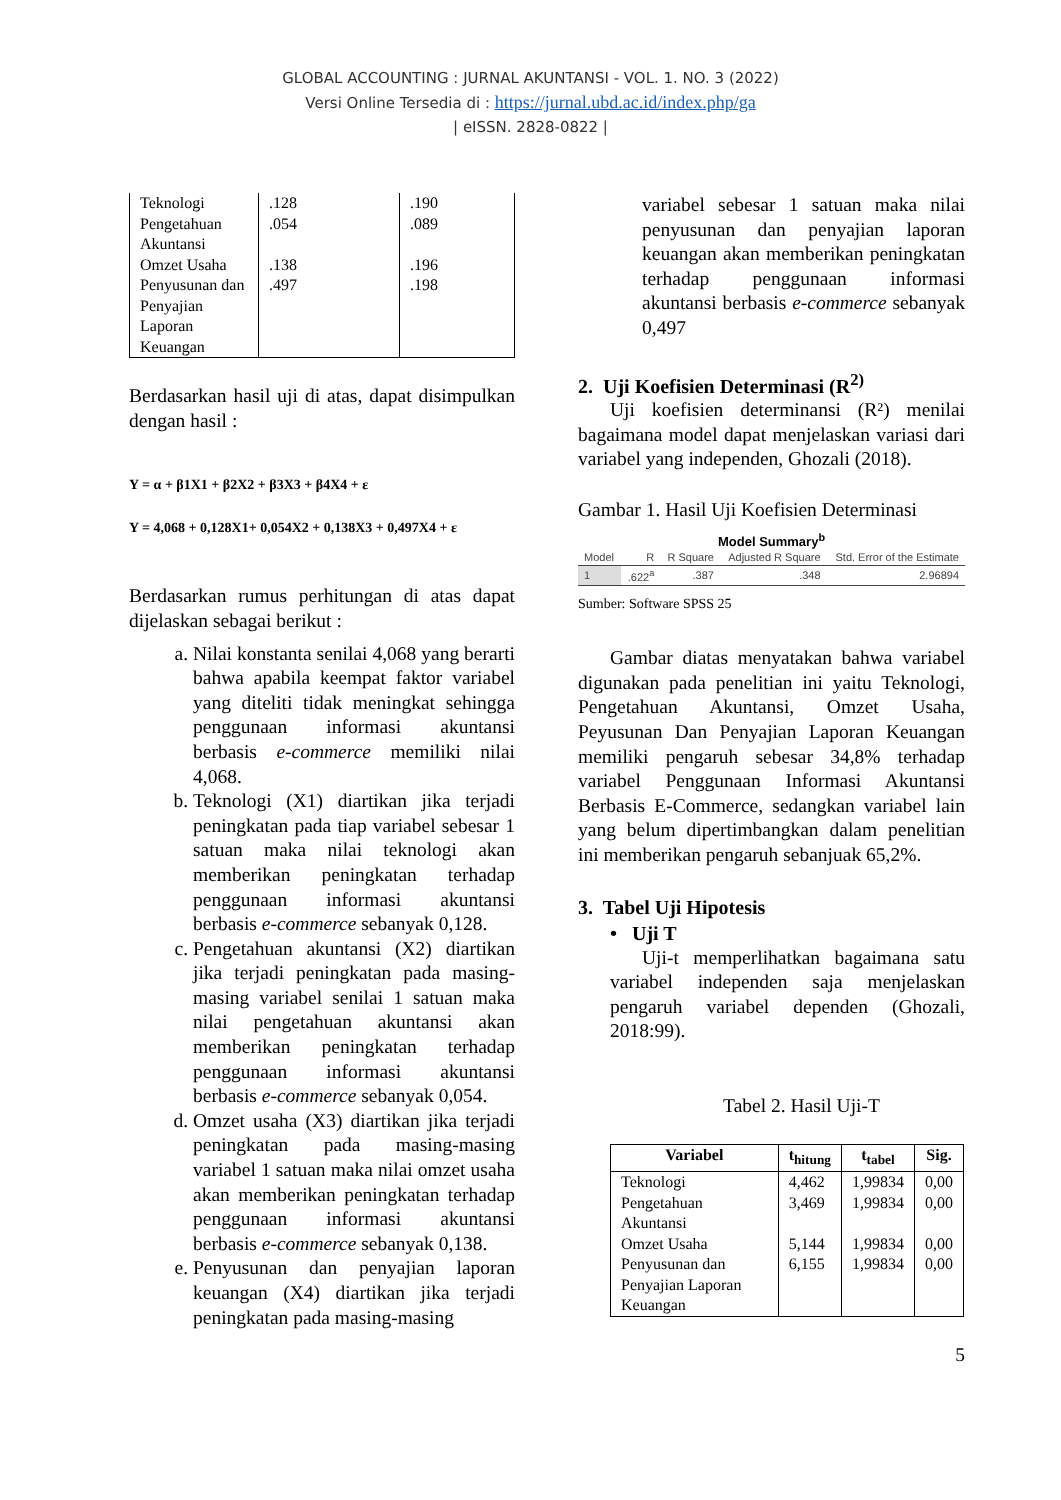GLOBAL ACCOUNTING : JURNAL AKUNTANSI - VOL. 1. NO. 3 (2022)
Versi Online Tersedia di : https://jurnal.ubd.ac.id/index.php/ga
| eISSN. 2828-0822 |
| Teknologi | .128 | .190 |
| Pengetahuan Akuntansi | .054 | .089 |
| Omzet Usaha | .138 | .196 |
| Penyusunan dan Penyajian Laporan Keuangan | .497 | .198 |
Berdasarkan hasil uji di atas, dapat disimpulkan dengan hasil :
Y = α + β1X1 + β2X2 + β3X3 + β4X4 + ε
Y = 4,068 + 0,128X1+ 0,054X2 + 0,138X3 + 0,497X4 + ε
Berdasarkan rumus perhitungan di atas dapat dijelaskan sebagai berikut :
a. Nilai konstanta senilai 4,068 yang berarti bahwa apabila keempat faktor variabel yang diteliti tidak meningkat sehingga penggunaan informasi akuntansi berbasis e-commerce memiliki nilai 4,068.
b. Teknologi (X1) diartikan jika terjadi peningkatan pada tiap variabel sebesar 1 satuan maka nilai teknologi akan memberikan peningkatan terhadap penggunaan informasi akuntansi berbasis e-commerce sebanyak 0,128.
c. Pengetahuan akuntansi (X2) diartikan jika terjadi peningkatan pada masing-masing variabel senilai 1 satuan maka nilai pengetahuan akuntansi akan memberikan peningkatan terhadap penggunaan informasi akuntansi berbasis e-commerce sebanyak 0,054.
d. Omzet usaha (X3) diartikan jika terjadi peningkatan pada masing-masing variabel 1 satuan maka nilai omzet usaha akan memberikan peningkatan terhadap penggunaan informasi akuntansi berbasis e-commerce sebanyak 0,138.
e. Penyusunan dan penyajian laporan keuangan (X4) diartikan jika terjadi peningkatan pada masing-masing
variabel sebesar 1 satuan maka nilai penyusunan dan penyajian laporan keuangan akan memberikan peningkatan terhadap penggunaan informasi akuntansi berbasis e-commerce sebanyak 0,497
2. Uji Koefisien Determinasi (R<sup>2)</sup>
Uji koefisien determinansi (R²) menilai bagaimana model dapat menjelaskan variasi dari variabel yang independen, Ghozali (2018).
Gambar 1. Hasil Uji Koefisien Determinasi
Model Summary<sup>b</sup>
| Model | R | R Square | Adjusted R Square | Std. Error of the Estimate |
| --- | --- | --- | --- | --- |
| 1 | .622<sup>a</sup> | .387 | .348 | 2.96894 |
Sumber: Software SPSS 25
Gambar diatas menyatakan bahwa variabel digunakan pada penelitian ini yaitu Teknologi, Pengetahuan Akuntansi, Omzet Usaha, Peyusunan Dan Penyajian Laporan Keuangan memiliki pengaruh sebesar 34,8% terhadap variabel Penggunaan Informasi Akuntansi Berbasis E-Commerce, sedangkan variabel lain yang belum dipertimbangkan dalam penelitian ini memberikan pengaruh sebanjuak 65,2%.
3. Tabel Uji Hipotesis
• Uji T
Uji-t memperlihatkan bagaimana satu variabel independen saja menjelaskan pengaruh variabel dependen (Ghozali, 2018:99).
Tabel 2. Hasil Uji-T
| Variabel | t<sub>hitung</sub> | t<sub>tabel</sub> | Sig. |
| --- | --- | --- | --- |
| Teknologi | 4,462 | 1,99834 | 0,00 |
| Pengetahuan Akuntansi | 3,469 | 1,99834 | 0,00 |
| Omzet Usaha | 5,144 | 1,99834 | 0,00 |
| Penyusunan dan Penyajian Laporan Keuangan | 6,155 | 1,99834 | 0,00 |
5